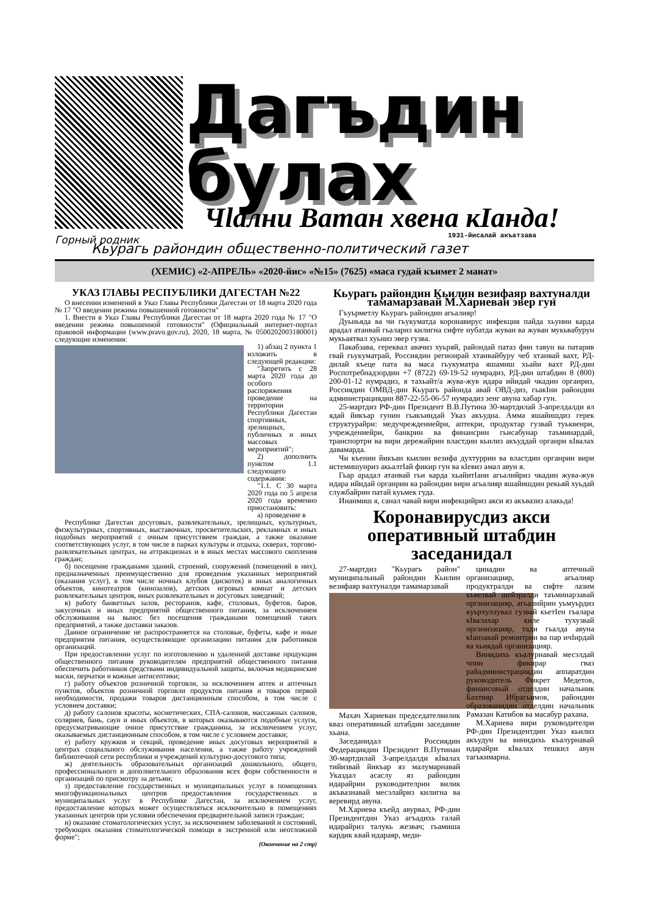Дагъдин
булах
Чlални Ватан хвена кIанда!
Горный родник 1931-йисалай акъатзава
Кьурагь райондин общественно-политический газет
(ХЕМИС) «2-АПРЕЛЬ» «2020-йис» «№15» (7625) «маса гудай къимет 2 манат»
УКАЗ ГЛАВЫ РЕСПУБЛИКИ ДАГЕСТАН №22
О внесении изменений в Указ Главы Республики Дагестан от 18 марта 2020 года № 17 "О введении режима повышенной готовности"
1. Внести в Указ Главы Республики Дагестан от 18 марта 2020 года № 17 "О введении режима повышенной готовности" (Официальный интернет-портал правовой информации (www.pravo.gov.ru), 2020, 18 марта, № 0500202003180001) следующие изменения:
1) абзац 2 пункта 1 изложить в следующей редакции:
"Запретить с 28 марта 2020 года до особого распоряжения проведение на территории Республики Дагестан спортивных, зрелищных, публичных и иных массовых мероприятий";
2) дополнить пунктом 1.1 следующего содержания:
"1.1. С 30 марта 2020 года по 5 апреля 2020 года временно приостановить:
а) проведение в
Республике Дагестан досуговых, развлекательных, зрелищных, культурных, физкультурных, спортивных, выставочных, просветительских, рекламных и иных подобных мероприятий с очным присутствием граждан, а также оказание соответствующих услуг, в том числе в парках культуры и отдыха, скверах, торгово-развлекательных центрах, на аттракционах и в иных местах массового скопления граждан;
б) посещение гражданами зданий, строений, сооружений (помещений в них), предназначенных преимущественно для проведения указанных мероприятий (оказания услуг), в том числе ночных клубов (дискотек) и иных аналогичных объектов, кинотеатров (кинозалов), детских игровых комнат и детских развлекательных центров, иных развлекательных и досуговых заведений;
в) работу банкетных залов, ресторанов, кафе, столовых, буфетов, баров, закусочных и иных предприятий общественного питания, за исключением обслуживания на вынос без посещения гражданами помещений таких предприятий, а также доставки заказов.
Данное ограничение не распространяется на столовые, буфеты, кафе и иные предприятия питания, осуществляющие организацию питания для работников организаций.
При предоставлении услуг по изготовлению и удаленной доставке продукции общественного питания руководителям предприятий общественного питания обеспечить работников средствами индивидуальной защиты, включая медицинские маски, перчатки и кожные антисептики;
г) работу объектов розничной торговли, за исключением аптек и аптечных пунктов, объектов розничной торговли продуктов питания и товаров первой необходимости, продажи товаров дистанционным способом, в том числе с условием доставки;
д) работу салонов красоты, косметических, СПА-салонов, массажных салонов, соляриев, бань, саун и иных объектов, в которых оказываются подобные услуги, предусматривающие очное присутствие гражданина, за исключением услуг, оказываемых дистанционным способом, в том числе с условием доставки;
е) работу кружков и секций, проведение иных досуговых мероприятий в центрах социального обслуживания населения, а также работу учреждений библиотечной сети республики и учреждений культурно-досугового типа;
ж) деятельность образовательных организаций дошкольного, общего, профессионального и дополнительного образования всех форм собственности и организаций по присмотру за детьми;
з) предоставление государственных и муниципальных услуг в помещениях многофункциональных центров предоставления государственных и муниципальных услуг в Республике Дагестан, за исключением услуг, предоставление которых может осуществляться исключительно в помещениях указанных центров при условии обеспечения предварительной записи граждан;
и) оказание стоматологических услуг, за исключением заболеваний и состояний, требующих оказания стоматологической помощи в экстренной или неотложной форме";
(Окончание на 2 стр)
Кьурагь райондин Кьилин везифаяр вахтуналди тамамарзавай М.Хариеван эвер гун
Гъуьрметлу Кьурагь райондин агьалияр!
Дуьньяда ва чи гьукуматда коронавирус инфекция пайда хьунин карда арадал атанвай гьалариз килигна сифте нубатда жуван ва жуван мукьвабурун мукьаятвал хуьниз эвер гузва.
Пакабзава, гереквал авачиз хуьряй, райондай патаз фин тавун ва патарив гвай гьукуматрай, Россиядин регионрай хтанвайбуру чеб хтанвай вахт, РД-дилай къеце пата ва маса гьукуматра яшамиш хьайи вахт РД-дин Роспотребнадзордин +7 (8722) 69-19-52 нумрадиз, РД-дин штабдин 8 (800) 200-01-12 нумрадиз, я тахьайт/а жува-жув идара ийидай чкадин органриз, Россиядин ОМВД-дин Кьурагь районда авай ОВД-диз, гьакIни райондин администрациядин 887-22-55-06-57 нумрадиз зенг авуна хабар гун.
25-мартдиз РФ-дин Президент В.В.Путина 30-мартдилай 3-апрелдалди ял ядай йикъар гунин гьакъиндай Указ акъудна. Амма яшайишдиз герек структурайри: медучреждениейри, аптекри, продуктар гузвай туьквенри, учреждениейри, банкрин ва финансрин гьисабунар таъминардай, транспортри ва вири дережайрин властдин кьилиз акъуддай органри кIвалах давамарда.
Чи къенин йикъан кьилин везифа духтуррин ва властдин органрин вири истемишунриз акьалтIай фикир гун ва кIевиз амал авун я.
Гьар арадал атанвай гьи карда хьайитIани агьалийриз чкадин жува-жув идара ийидай органрин ва райондин вири агьалияр яшайишдин рекьяй хуьдай службайрин патай куьмек гуда.
Инанмиш я, санал чавай вири инфекцийриз акси яз акъвазиз алакьда!
Коронавирусдиз акси оперативный штабдин заседанидал
27-мартдиз "Кьурагь район" муниципальный райондин Кьилин везифаяр вахтуналди тамамарзавай
Махач Хариеван председателвилик кваз оперативный штабдин заседание хьана.
Заседанидал Россиядин Федерациядин Президент В.Путинан 30-мартдилай 3-апрелдалди кIвалах тийизвай йикъар яз малумарнавай Указдал асаслу яз райондин идарайрин руководителрин вилик акъвазнавай месэлайриз килигна ва веревирд авуна.
М.Хариева къейд авурвал, РФ-дин Президентдин Указ агъадихь галай идарайриз талукь жезвач; гьамиша кардик квай идараяр, меди-
цинадин ва аптечный организацияр, агьалияр продуктралди ва сифте лазим къвезвай шейэралди таъминарзавай организацияр, агьалийрин уьмуьрдиз куьрхуллувал гузвай кьетIен гьалара кIвалахар киле тухузвай организацияр, тади гьалда авуна кIанзавай ремонтрин ва пар ичIирдай ва хьиядай организацияр.
Винидихь къалурнавай месэлдай чпин фикирар гваз райадминистрациядин аппаратдин руководитель Фикрет Медетов, финансовый отделдин начальник Бахтияр Ибрагьимов, райондин образованидин отделдин начальник Рамазан Катибов ва масабур рахана.
М.Хариева вири руководителри РФ-дин Президентдин Указ кьилиз акъудун ва винидихь къалурнавай идарайри кIвалах тешкил авун тагькимарна.